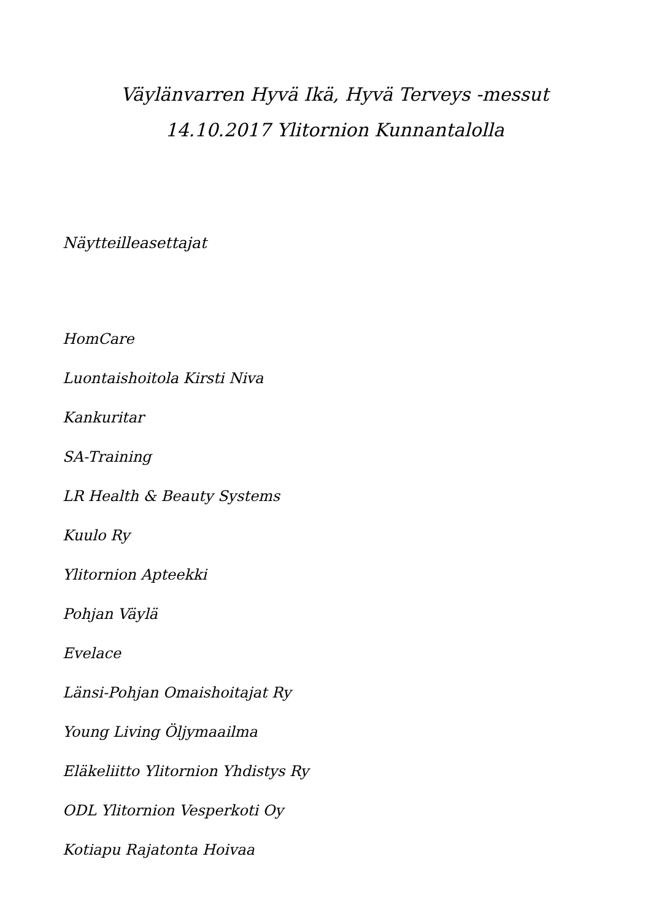Väylänvarren Hyvä Ikä, Hyvä Terveys -messut
14.10.2017 Ylitornion Kunnantalolla
Näytteilleasettajat
HomCare
Luontaishoitola Kirsti Niva
Kankuritar
SA-Training
LR Health & Beauty Systems
Kuulo Ry
Ylitornion Apteekki
Pohjan Väylä
Evelace
Länsi-Pohjan Omaishoitajat Ry
Young Living Öljymaailma
Eläkeliitto Ylitornion Yhdistys Ry
ODL Ylitornion Vesperkoti Oy
Kotiapu Rajatonta Hoivaa